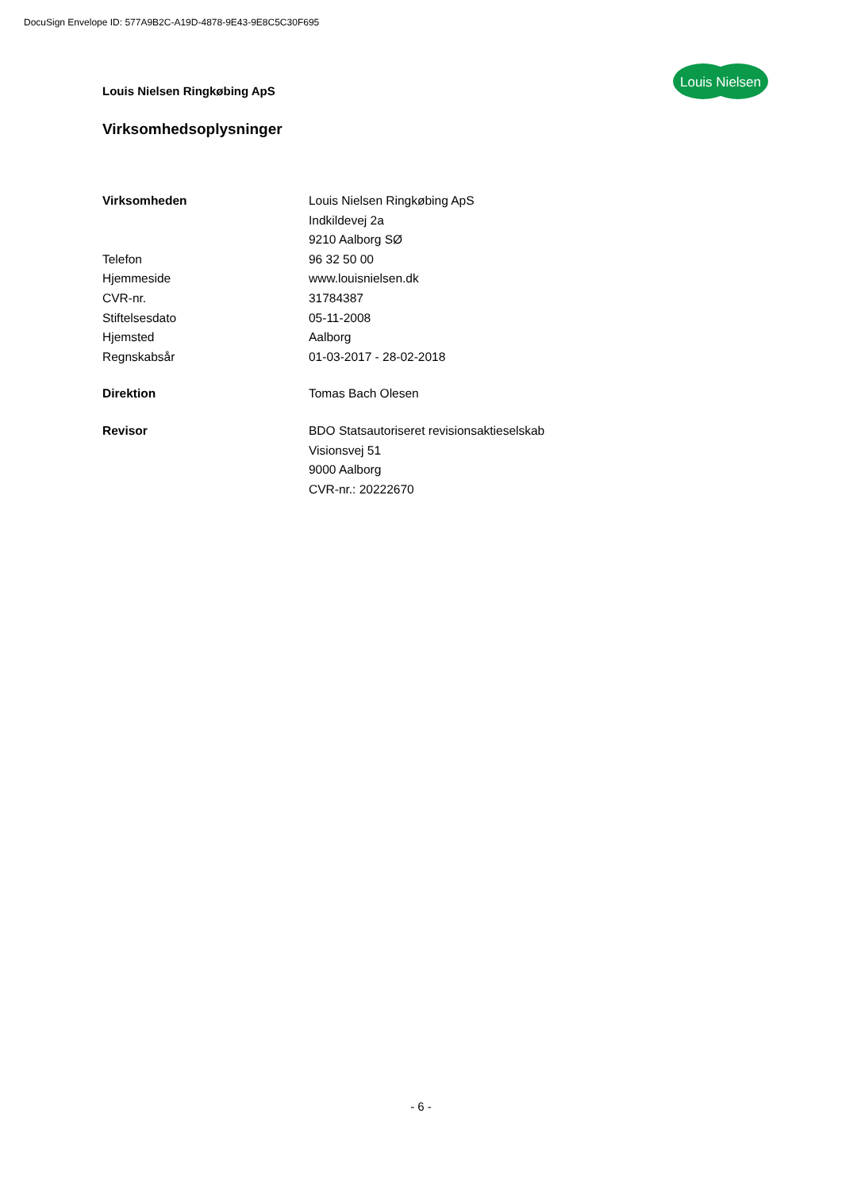DocuSign Envelope ID: 577A9B2C-A19D-4878-9E43-9E8C5C30F695
Louis Nielsen Ringkøbing ApS
Louis Nielsen
Virksomhedsoplysninger
| Virksomheden | Louis Nielsen Ringkøbing ApS |
| | Indkildevej 2a |
| | 9210 Aalborg SØ |
| Telefon | 96 32 50 00 |
| Hjemmeside | www.louisnielsen.dk |
| CVR-nr. | 31784387 |
| Stiftelsesdato | 05-11-2008 |
| Hjemsted | Aalborg |
| Regnskabsår | 01-03-2017 - 28-02-2018 |
| Direktion | Tomas Bach Olesen |
| Revisor | BDO Statsautoriseret revisionsaktieselskab |
| | Visionsvej 51 |
| | 9000 Aalborg |
| | CVR-nr.: 20222670 |
- 6 -